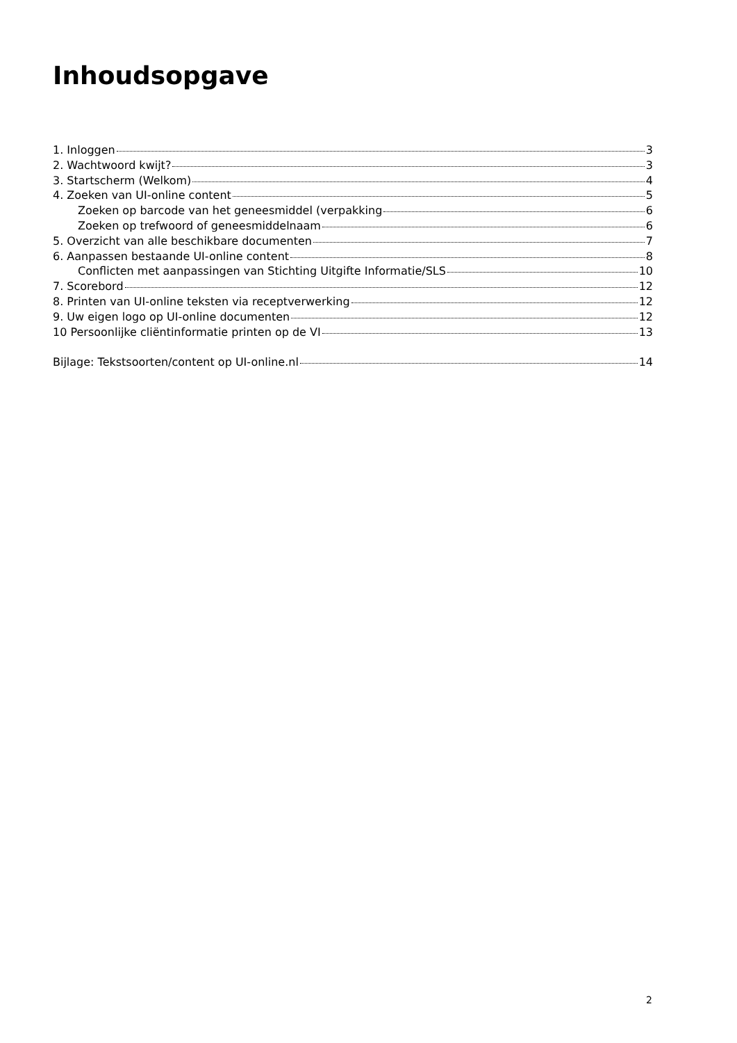Inhoudsopgave
1. Inloggen 3
2. Wachtwoord kwijt? 3
3. Startscherm (Welkom) 4
4. Zoeken van UI-online content 5
Zoeken op barcode van het geneesmiddel (verpakking 6
Zoeken op trefwoord of geneesmiddelnaam 6
5. Overzicht van alle beschikbare documenten 7
6. Aanpassen bestaande UI-online content 8
Conflicten met aanpassingen van Stichting Uitgifte Informatie/SLS 10
7. Scorebord 12
8. Printen van UI-online teksten via receptverwerking 12
9. Uw eigen logo op UI-online documenten 12
10 Persoonlijke cliëntinformatie printen op de VI 13
Bijlage: Tekstsoorten/content op UI-online.nl 14
2